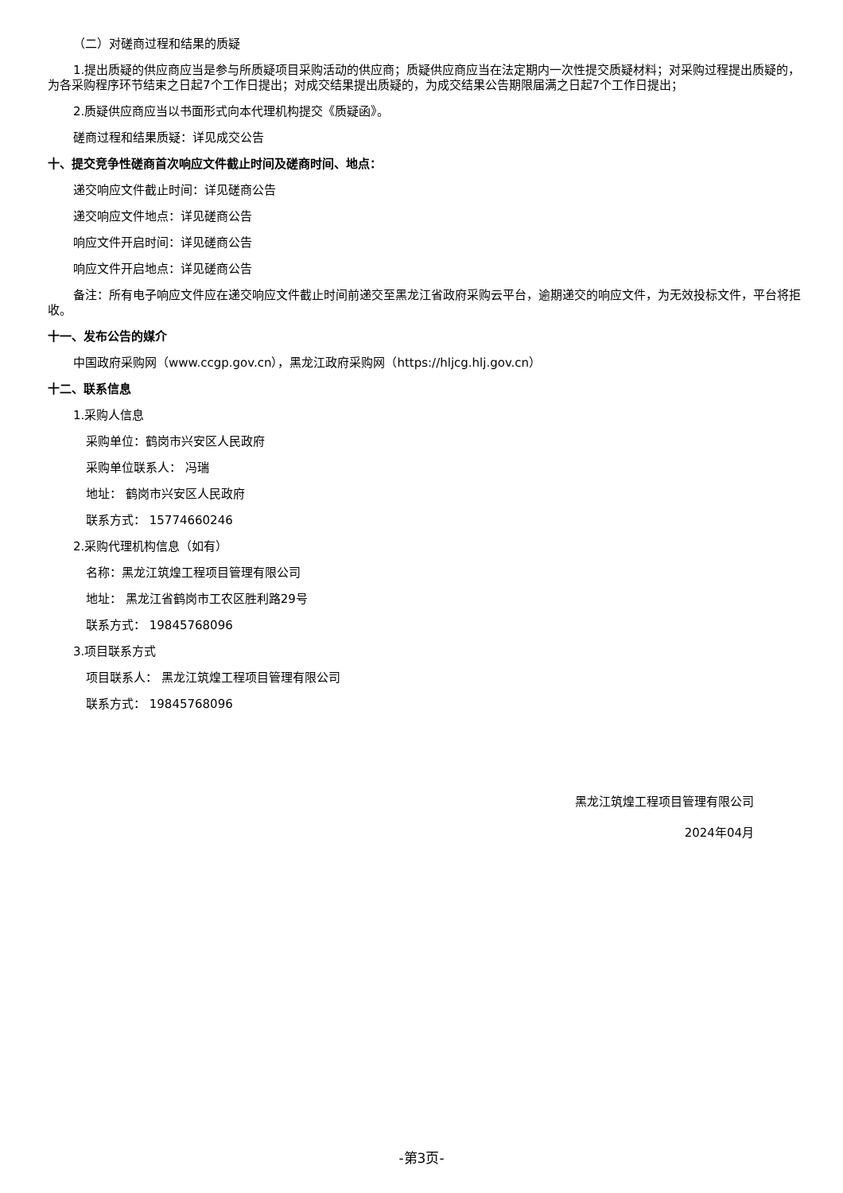（二）对磋商过程和结果的质疑
1.提出质疑的供应商应当是参与所质疑项目采购活动的供应商；质疑供应商应当在法定期内一次性提交质疑材料；对采购过程提出质疑的，为各采购程序环节结束之日起7个工作日提出；对成交结果提出质疑的，为成交结果公告期限届满之日起7个工作日提出；
2.质疑供应商应当以书面形式向本代理机构提交《质疑函》。
磋商过程和结果质疑：详见成交公告
十、提交竞争性磋商首次响应文件截止时间及磋商时间、地点：
递交响应文件截止时间：详见磋商公告
递交响应文件地点：详见磋商公告
响应文件开启时间：详见磋商公告
响应文件开启地点：详见磋商公告
备注：所有电子响应文件应在递交响应文件截止时间前递交至黑龙江省政府采购云平台，逾期递交的响应文件，为无效投标文件，平台将拒收。
十一、发布公告的媒介
中国政府采购网（www.ccgp.gov.cn），黑龙江政府采购网（https://hljcg.hlj.gov.cn）
十二、联系信息
1.采购人信息
采购单位：鹤岗市兴安区人民政府
采购单位联系人： 冯瑞
地址： 鹤岗市兴安区人民政府
联系方式： 15774660246
2.采购代理机构信息（如有）
名称：黑龙江筑煌工程项目管理有限公司
地址： 黑龙江省鹤岗市工农区胜利路29号
联系方式： 19845768096
3.项目联系方式
项目联系人： 黑龙江筑煌工程项目管理有限公司
联系方式： 19845768096
黑龙江筑煌工程项目管理有限公司
2024年04月
-第3页-